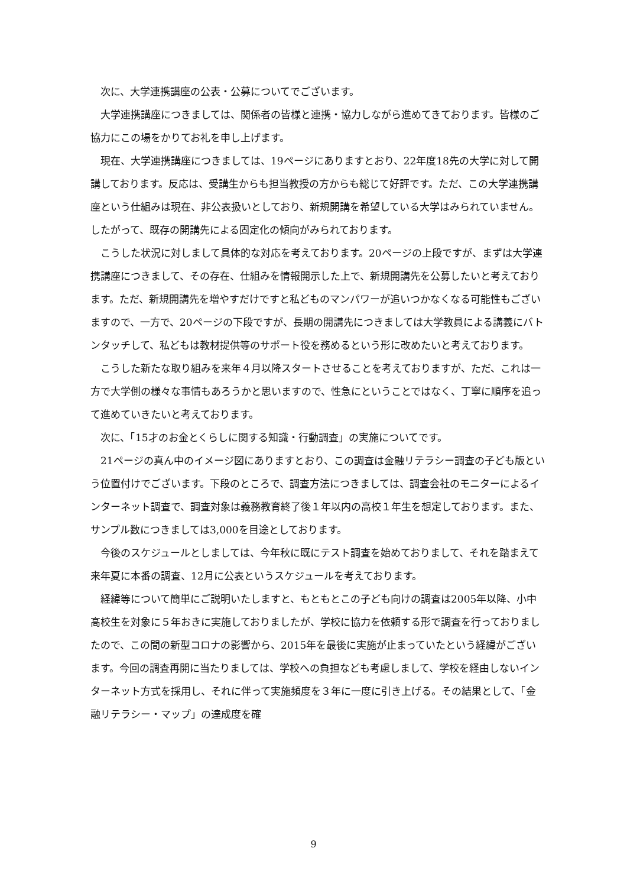次に、大学連携講座の公表・公募についてでございます。
大学連携講座につきましては、関係者の皆様と連携・協力しながら進めてきております。皆様のご協力にこの場をかりてお礼を申し上げます。
現在、大学連携講座につきましては、19ページにありますとおり、22年度18先の大学に対して開講しております。反応は、受講生からも担当教授の方からも総じて好評です。ただ、この大学連携講座という仕組みは現在、非公表扱いとしており、新規開講を希望している大学はみられていません。したがって、既存の開講先による固定化の傾向がみられております。
こうした状況に対しまして具体的な対応を考えております。20ページの上段ですが、まずは大学連携講座につきまして、その存在、仕組みを情報開示した上で、新規開講先を公募したいと考えております。ただ、新規開講先を増やすだけですと私どものマンパワーが追いつかなくなる可能性もございますので、一方で、20ページの下段ですが、長期の開講先につきましては大学教員による講義にバトンタッチして、私どもは教材提供等のサポート役を務めるという形に改めたいと考えております。
こうした新たな取り組みを来年４月以降スタートさせることを考えておりますが、ただ、これは一方で大学側の様々な事情もあろうかと思いますので、性急にということではなく、丁寧に順序を追って進めていきたいと考えております。
次に、「15才のお金とくらしに関する知識・行動調査」の実施についてです。
21ページの真ん中のイメージ図にありますとおり、この調査は金融リテラシー調査の子ども版という位置付けでございます。下段のところで、調査方法につきましては、調査会社のモニターによるインターネット調査で、調査対象は義務教育終了後１年以内の高校１年生を想定しております。また、サンプル数につきましては3,000を目途としております。
今後のスケジュールとしましては、今年秋に既にテスト調査を始めておりまして、それを踏まえて来年夏に本番の調査、12月に公表というスケジュールを考えております。
経緯等について簡単にご説明いたしますと、もともとこの子ども向けの調査は2005年以降、小中高校生を対象に５年おきに実施しておりましたが、学校に協力を依頼する形で調査を行っておりましたので、この間の新型コロナの影響から、2015年を最後に実施が止まっていたという経緯がございます。今回の調査再開に当たりましては、学校への負担なども考慮しまして、学校を経由しないインターネット方式を採用し、それに伴って実施頻度を３年に一度に引き上げる。その結果として、「金融リテラシー・マップ」の達成度を確
9